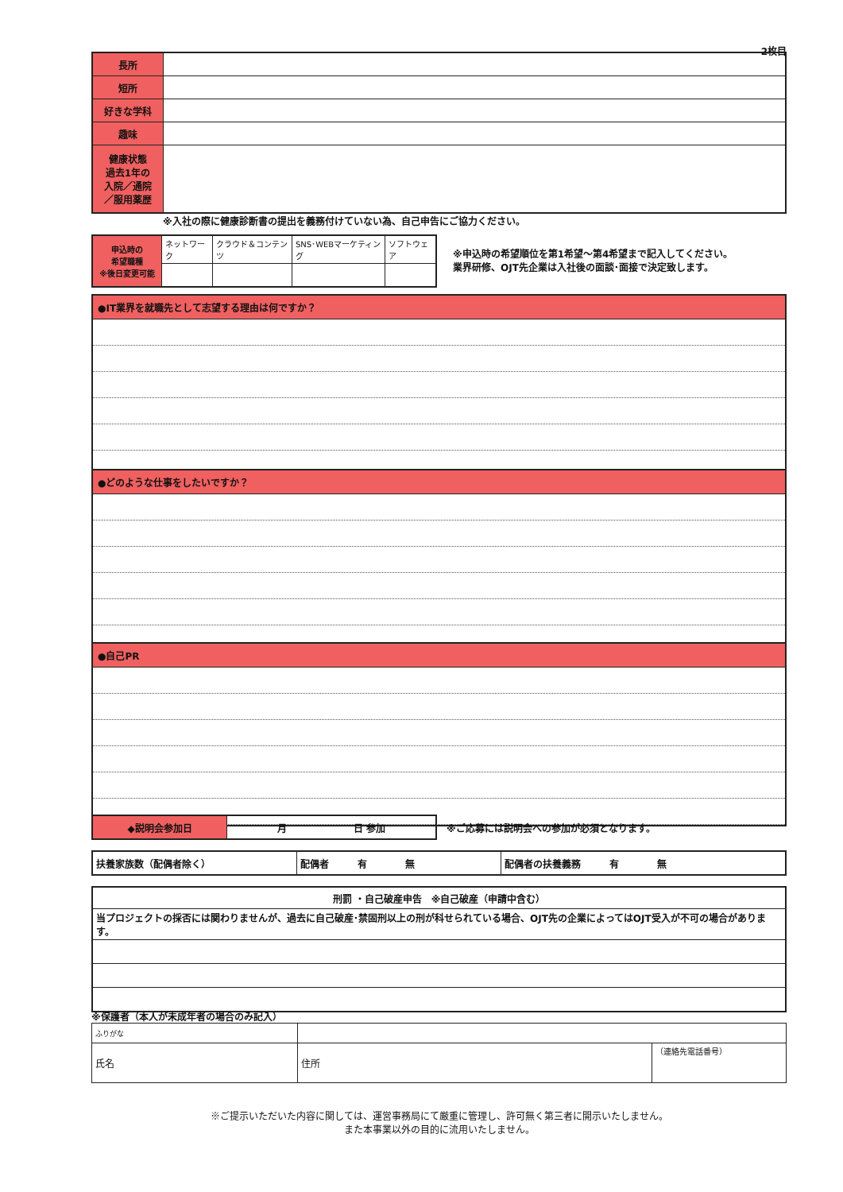2枚目
| 長所 | |
| 短所 | |
| 好きな学科 | |
| 趣味 | |
| 健康状態 過去1年の 入院／通院 ／服用薬歴 | |
※入社の際に健康診断書の提出を義務付けていない為、自己申告にご協力ください。
| 申込時の 希望職種 ※後日変更可能 | ネットワーク | クラウド＆コンテンツ | SNS･WEBマーケティング | ソフトウェア |
※申込時の希望順位を第1希望～第4希望まで記入してください。
業界研修、OJT先企業は入社後の面談･面接で決定致します。
●IT業界を就職先として志望する理由は何ですか？
●どのような仕事をしたいですか？
●自己PR
| ◆説明会参加日 | 月 日 参加 |
※ご応募には説明会への参加が必須となります。
| 扶養家族数（配偶者除く） | 配偶者 有 無 | 配偶者の扶養義務 有 無 |
| 刑罰 ・自己破産申告 ※自己破産（申請中含む） |
| 当プロジェクトの採否には関わりませんが、過去に自己破産･禁固刑以上の刑が科せられている場合、OJT先の企業によってはOJT受入が不可の場合があります。 |
※保護者（本人が未成年者の場合のみ記入）
| ふりがな | | |
| 氏名 | 住所 | （連絡先電話番号） |
※ご提示いただいた内容に関しては、運営事務局にて厳重に管理し、許可無く第三者に開示いたしません。
また本事業以外の目的に流用いたしません。